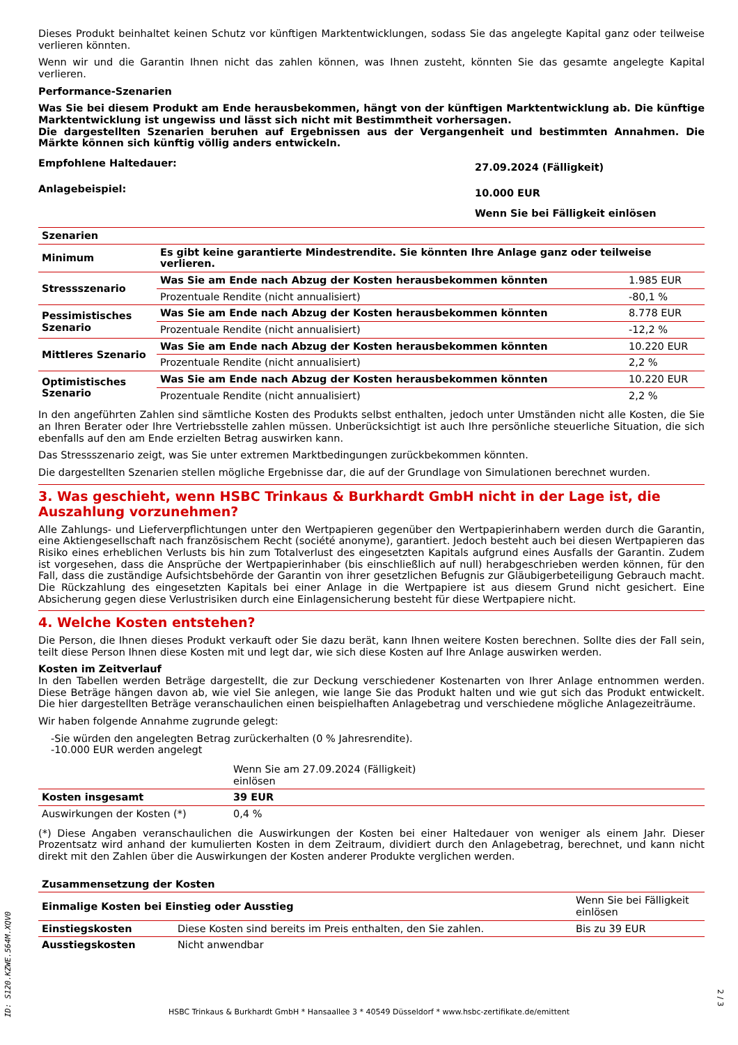Dieses Produkt beinhaltet keinen Schutz vor künftigen Marktentwicklungen, sodass Sie das angelegte Kapital ganz oder teilweise verlieren könnten.
Wenn wir und die Garantin Ihnen nicht das zahlen können, was Ihnen zusteht, könnten Sie das gesamte angelegte Kapital verlieren.
Performance-Szenarien
Was Sie bei diesem Produkt am Ende herausbekommen, hängt von der künftigen Marktentwicklung ab. Die künftige Marktentwicklung ist ungewiss und lässt sich nicht mit Bestimmtheit vorhersagen.
Die dargestellten Szenarien beruhen auf Ergebnissen aus der Vergangenheit und bestimmten Annahmen. Die Märkte können sich künftig völlig anders entwickeln.
| Empfohlene Haltedauer: | 27.09.2024 (Fälligkeit) |
| Anlagebeispiel: | 10.000 EUR |
| | Wenn Sie bei Fälligkeit einlösen |
| Szenarien | | |
| --- | --- | --- |
| Minimum | Es gibt keine garantierte Mindestrendite. Sie könnten Ihre Anlage ganz oder teilweise verlieren. | |
| Stressszenario | Was Sie am Ende nach Abzug der Kosten herausbekommen könnten | 1.985 EUR |
| | Prozentuale Rendite (nicht annualisiert) | -80,1 % |
| Pessimistisches Szenario | Was Sie am Ende nach Abzug der Kosten herausbekommen könnten | 8.778 EUR |
| | Prozentuale Rendite (nicht annualisiert) | -12,2 % |
| Mittleres Szenario | Was Sie am Ende nach Abzug der Kosten herausbekommen könnten | 10.220 EUR |
| | Prozentuale Rendite (nicht annualisiert) | 2,2 % |
| Optimistisches Szenario | Was Sie am Ende nach Abzug der Kosten herausbekommen könnten | 10.220 EUR |
| | Prozentuale Rendite (nicht annualisiert) | 2,2 % |
In den angeführten Zahlen sind sämtliche Kosten des Produkts selbst enthalten, jedoch unter Umständen nicht alle Kosten, die Sie an Ihren Berater oder Ihre Vertriebsstelle zahlen müssen. Unberücksichtigt ist auch Ihre persönliche steuerliche Situation, die sich ebenfalls auf den am Ende erzielten Betrag auswirken kann.
Das Stressszenario zeigt, was Sie unter extremen Marktbedingungen zurückbekommen könnten.
Die dargestellten Szenarien stellen mögliche Ergebnisse dar, die auf der Grundlage von Simulationen berechnet wurden.
3. Was geschieht, wenn HSBC Trinkaus & Burkhardt GmbH nicht in der Lage ist, die Auszahlung vorzunehmen?
Alle Zahlungs- und Lieferverpflichtungen unter den Wertpapieren gegenüber den Wertpapierinhabern werden durch die Garantin, eine Aktiengesellschaft nach französischem Recht (société anonyme), garantiert. Jedoch besteht auch bei diesen Wertpapieren das Risiko eines erheblichen Verlusts bis hin zum Totalverlust des eingesetzten Kapitals aufgrund eines Ausfalls der Garantin. Zudem ist vorgesehen, dass die Ansprüche der Wertpapierinhaber (bis einschließlich auf null) herabgeschrieben werden können, für den Fall, dass die zuständige Aufsichtsbehörde der Garantin von ihrer gesetzlichen Befugnis zur Gläubigerbeteiligung Gebrauch macht. Die Rückzahlung des eingesetzten Kapitals bei einer Anlage in die Wertpapiere ist aus diesem Grund nicht gesichert. Eine Absicherung gegen diese Verlustrisiken durch eine Einlagensicherung besteht für diese Wertpapiere nicht.
4. Welche Kosten entstehen?
Die Person, die Ihnen dieses Produkt verkauft oder Sie dazu berät, kann Ihnen weitere Kosten berechnen. Sollte dies der Fall sein, teilt diese Person Ihnen diese Kosten mit und legt dar, wie sich diese Kosten auf Ihre Anlage auswirken werden.
Kosten im Zeitverlauf
In den Tabellen werden Beträge dargestellt, die zur Deckung verschiedener Kostenarten von Ihrer Anlage entnommen werden. Diese Beträge hängen davon ab, wie viel Sie anlegen, wie lange Sie das Produkt halten und wie gut sich das Produkt entwickelt. Die hier dargestellten Beträge veranschaulichen einen beispielhaften Anlagebetrag und verschiedene mögliche Anlagezeiträume.
Wir haben folgende Annahme zugrunde gelegt:
-Sie würden den angelegten Betrag zurückerhalten (0 % Jahresrendite).
-10.000 EUR werden angelegt
| | Wenn Sie am 27.09.2024 (Fälligkeit) einlösen | |
| Kosten insgesamt | 39 EUR | |
| Auswirkungen der Kosten (*) | 0,4 % | |
(*) Diese Angaben veranschaulichen die Auswirkungen der Kosten bei einer Haltedauer von weniger als einem Jahr. Dieser Prozentsatz wird anhand der kumulierten Kosten in dem Zeitraum, dividiert durch den Anlagebetrag, berechnet, und kann nicht direkt mit den Zahlen über die Auswirkungen der Kosten anderer Produkte verglichen werden.
| Zusammensetzung der Kosten | | |
| --- | --- | --- |
| Einmalige Kosten bei Einstieg oder Ausstieg | | Wenn Sie bei Fälligkeit einlösen |
| Einstiegskosten | Diese Kosten sind bereits im Preis enthalten, den Sie zahlen. | Bis zu 39 EUR |
| Ausstiegskosten | Nicht anwendbar | |
ID: S120.KZWE.564M.XQV0
HSBC Trinkaus & Burkhardt GmbH * Hansaallee 3 * 40549 Düsseldorf * www.hsbc-zertifikate.de/emittent
2 / 3